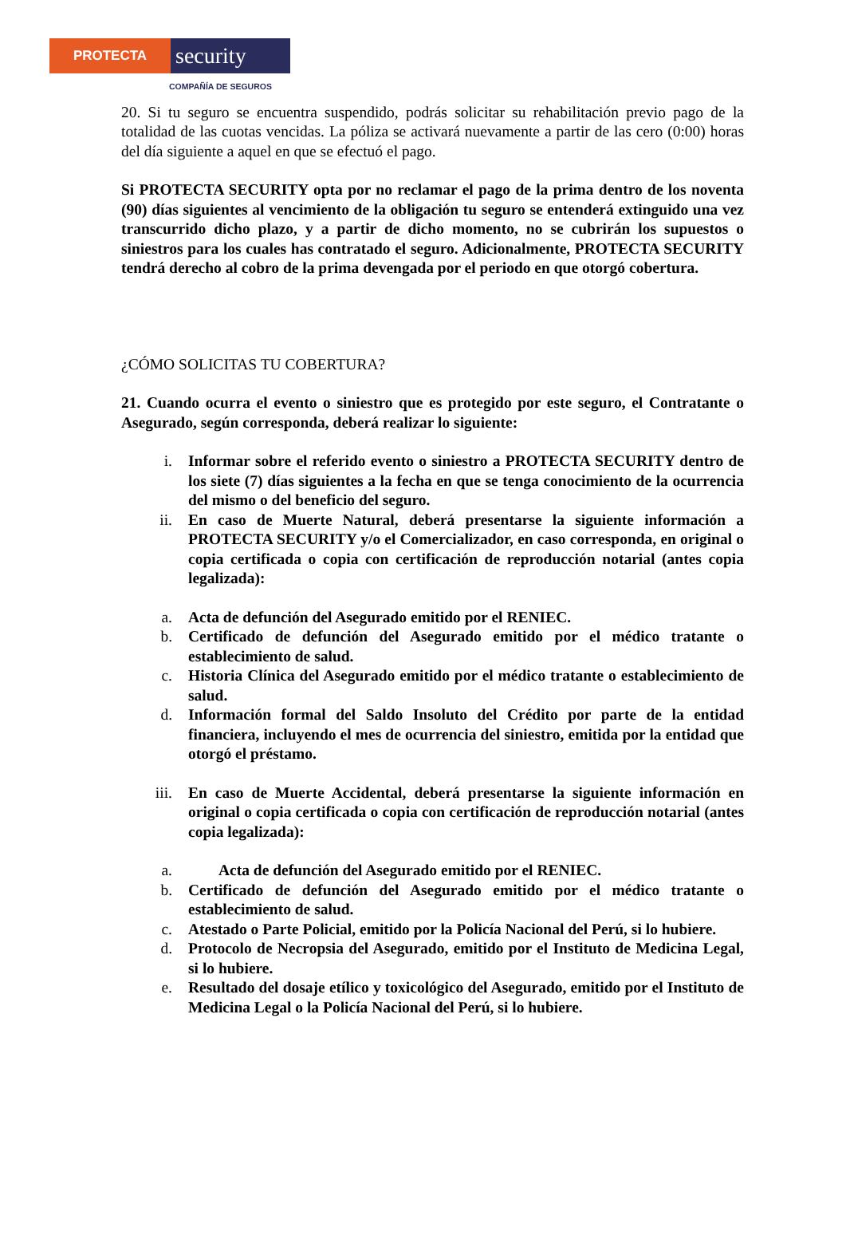PROTECTA
security
COMPAÑÍA DE SEGUROS
20. Si tu seguro se encuentra suspendido, podrás solicitar su rehabilitación previo pago de la totalidad de las cuotas vencidas. La póliza se activará nuevamente a partir de las cero (0:00) horas del día siguiente a aquel en que se efectuó el pago.
Si PROTECTA SECURITY opta por no reclamar el pago de la prima dentro de los noventa (90) días siguientes al vencimiento de la obligación tu seguro se entenderá extinguido una vez transcurrido dicho plazo, y a partir de dicho momento, no se cubrirán los supuestos o siniestros para los cuales has contratado el seguro. Adicionalmente, PROTECTA SECURITY tendrá derecho al cobro de la prima devengada por el periodo en que otorgó cobertura.
¿CÓMO SOLICITAS TU COBERTURA?
21. Cuando ocurra el evento o siniestro que es protegido por este seguro, el Contratante o Asegurado, según corresponda, deberá realizar lo siguiente:
i. Informar sobre el referido evento o siniestro a PROTECTA SECURITY dentro de los siete (7) días siguientes a la fecha en que se tenga conocimiento de la ocurrencia del mismo o del beneficio del seguro.
ii. En caso de Muerte Natural, deberá presentarse la siguiente información a PROTECTA SECURITY y/o el Comercializador, en caso corresponda, en original o copia certificada o copia con certificación de reproducción notarial (antes copia legalizada):
a. Acta de defunción del Asegurado emitido por el RENIEC.
b. Certificado de defunción del Asegurado emitido por el médico tratante o establecimiento de salud.
c. Historia Clínica del Asegurado emitido por el médico tratante o establecimiento de salud.
d. Información formal del Saldo Insoluto del Crédito por parte de la entidad financiera, incluyendo el mes de ocurrencia del siniestro, emitida por la entidad que otorgó el préstamo.
iii.
En caso de Muerte Accidental, deberá presentarse la siguiente información en original o copia certificada o copia con certificación de reproducción notarial (antes copia legalizada):
a. Acta de defunción del Asegurado emitido por el RENIEC.
b. Certificado de defunción del Asegurado emitido por el médico tratante o establecimiento de salud.
c. Atestado o Parte Policial, emitido por la Policía Nacional del Perú, si lo hubiere.
d. Protocolo de Necropsia del Asegurado, emitido por el Instituto de Medicina Legal, si lo hubiere.
e. Resultado del dosaje etílico y toxicológico del Asegurado, emitido por el Instituto de Medicina Legal o la Policía Nacional del Perú, si lo hubiere.